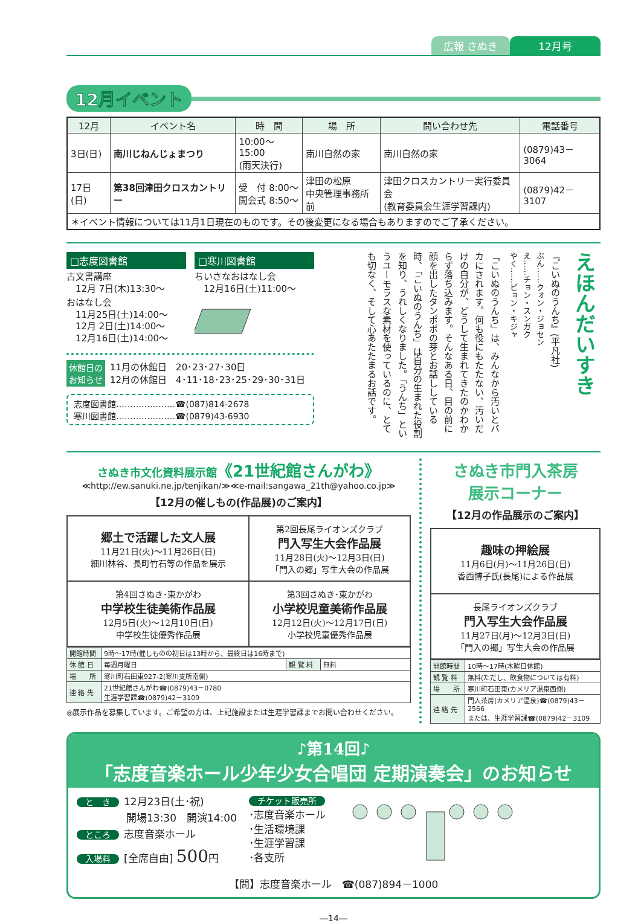広報 さぬき 12月号
12月イベント
| 12月 | イベント名 | 時 間 | 場 所 | 問い合わせ先 | 電話番号 |
| --- | --- | --- | --- | --- | --- |
| 3日(日) | 南川じねんじょまつり | 10:00～15:00 (雨天決行) | 南川自然の家 | 南川自然の家 | (0879)43－3064 |
| 17日(日) | 第38回津田クロスカントリー | 受 付 8:00～ 開会式 8:50～ | 津田の松原 中央管理事務所前 | 津田クロスカントリー実行委員会 (教育委員会生涯学習課内) | (0879)42－3107 |
| ＊イベント情報については11月1日現在のものです。その後変更になる場合もありますのでご了承ください。 | | | | | |
□志度図書館
古文書講座
　12月 7日(木)13:30～
おはなし会
　11月25日(土)14:00～
　12月 2日(土)14:00～
　12月16日(土)14:00～
□寒川図書館
ちいさなおはなし会
　12月16日(土)11:00～
休館日の
お知らせ
11月の休館日　20･23･27･30日
12月の休館日　4･11･18･23･25･29･30･31日
志度図書館…………………☎(087)814-2678
寒川図書館…………………☎(0879)43-6930
えほんだいすき
『こいぬのうんち』(平凡社)
ぶん……クォン・ジョセン
え……チョン・スンガク
やく……ピョン・キジャ
「こいぬのうんち」は、みんなから汚いとバカにされます。何も役にもたたない、汚いだけの自分が、どうして生まれてきたのかわからず落ち込みます。そんなある日、目の前に顔を出したタンポポの芽とお話ししている時、「こいぬのうんち」は自分の生まれた役割を知り、うれしくなりました。「うんち」というユーモラスな素材を使っているのに、とても切なく、そして心あたたまるお話です。
さぬき市文化資料展示館《21世紀館さんがわ》
≪http://ew.sanuki.ne.jp/tenjikan/≫≪e-mail:sangawa_21th@yahoo.co.jp≫
【12月の催しもの(作品展)のご案内】
| 郷土で活躍した文人展 11月21日(火)～11月26日(日) 細川林谷、長町竹石等の作品を展示 | 第2回長尾ライオンズクラブ 門入写生大会作品展 11月28日(火)～12月3日(日) 「門入の郷」写生大会の作品展 |
| 第4回さぬき･東かがわ 中学校生徒美術作品展 12月5日(火)～12月10日(日) 中学校生徒優秀作品展 | 第3回さぬき･東かがわ 小学校児童美術作品展 12月12日(火)～12月17日(日) 小学校児童優秀作品展 |
| 開館時間 | 9時～17時(催しものの初日は13時から、最終日は16時まで) | | |
| 休 館 日 | 毎週月曜日 | 観 覧 料 | 無料 |
| 場 所 | 寒川町石田東927-2(寒川支所南側) | | |
| 連 絡 先 | 21世紀館さんがわ☎(0879)43－0780 生涯学習課☎(0879)42－3109 | | |
◎展示作品を募集しています。ご希望の方は、上記施設または生涯学習課までお問い合わせください。
さぬき市門入茶房
展示コーナー
【12月の作品展示のご案内】
| 趣味の押絵展 11月6日(月)～11月26日(日) 香西博子氏(長尾)による作品展 |
| 長尾ライオンズクラブ 門入写生大会作品展 11月27日(月)～12月3日(日) 「門入の郷」写生大会の作品展 |
| 開館時間 | 10時～17時(木曜日休館) |
| 観 覧 料 | 無料(ただし、飲食物については有料) |
| 場 所 | 寒川町石田東(カメリア温泉西側) |
| 連 絡 先 | 門入茶房(カメリア温泉)☎(0879)43－2566 または、生涯学習課☎(0879)42－3109 |
♪第14回♪
「志度音楽ホール少年少女合唱団 定期演奏会」のお知らせ
と　き 12月23日(土･祝)
開場13:30　開演14:00
ところ 志度音楽ホール
入場料 [全席自由] 500円
チケット販売所
･志度音楽ホール
･生活環境課
･生涯学習課
･各支所
【問】志度音楽ホール　☎(087)894－1000
―14―